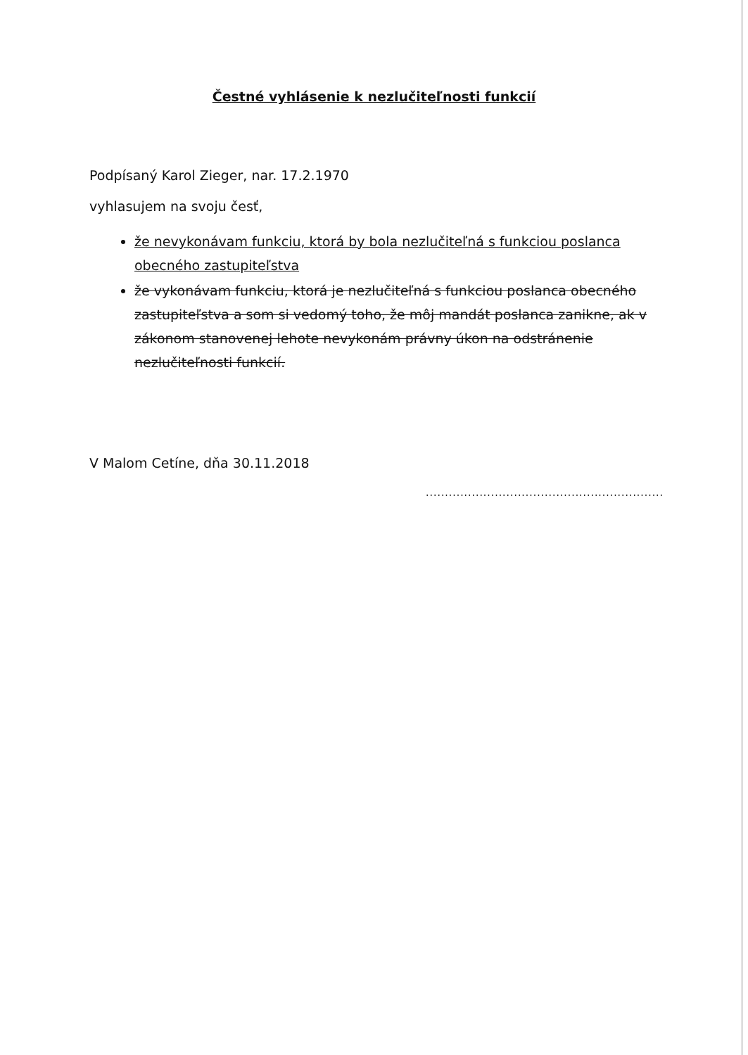Čestné vyhlásenie k nezlučiteľnosti funkcií
Podpísaný Karol Zieger, nar. 17.2.1970
vyhlasujem na svoju česť,
že nevykonávam funkciu, ktorá by bola nezlučiteľná s funkciou poslanca obecného zastupiteľstva
že vykonávam funkciu, ktorá je nezlučiteľná s funkciou poslanca obecného zastupiteľstva a som si vedomý toho, že môj mandát poslanca zanikne, ak v zákonom stanovenej lehote nevykonám právny úkon na odstránenie nezlučiteľnosti funkcií.
V Malom Cetíne, dňa 30.11.2018
..............................................................